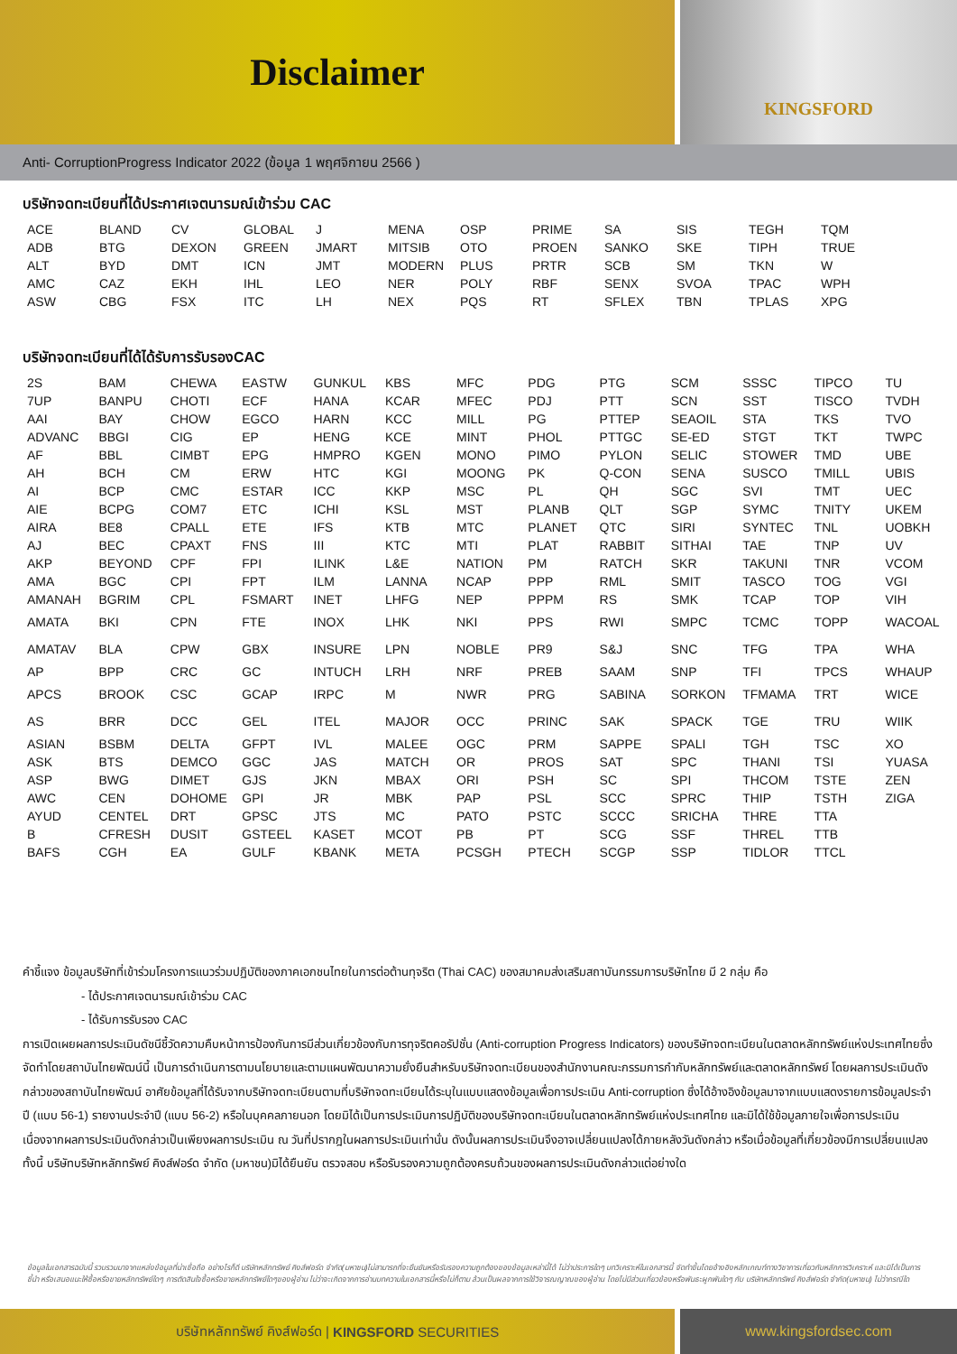Disclaimer
KINGSFORD
Anti- CorruptionProgress Indicator 2022 (ข้อมูล 1 พฤศจิกายน 2566 )
บริษัทจดทะเบียนที่ได้ประกาศเจตนารมณ์เข้าร่วม CAC
| ACE | BLAND | CV | GLOBAL | J | MENA | OSP | PRIME | SA | SIS | TEGH | TQM |
| ADB | BTG | DEXON | GREEN | JMART | MITSIB | OTO | PROEN | SANKO | SKE | TIPH | TRUE |
| ALT | BYD | DMT | ICN | JMT | MODERN | PLUS | PRTR | SCB | SM | TKN | W |
| AMC | CAZ | EKH | IHL | LEO | NER | POLY | RBF | SENX | SVOA | TPAC | WPH |
| ASW | CBG | FSX | ITC | LH | NEX | PQS | RT | SFLEX | TBN | TPLAS | XPG |
บริษัทจดทะเบียนที่ได้ได้รับการรับรองCAC
| 2S | BAM | CHEWA | EASTW | GUNKUL | KBS | MFC | PDG | PTG | SCM | SSSC | TIPCO | TU |
| 7UP | BANPU | CHOTI | ECF | HANA | KCAR | MFEC | PDJ | PTT | SCN | SST | TISCO | TVDH |
| AAI | BAY | CHOW | EGCO | HARN | KCC | MILL | PG | PTTEP | SEAOIL | STA | TKS | TVO |
| ADVANC | BBGI | CIG | EP | HENG | KCE | MINT | PHOL | PTTGC | SE-ED | STGT | TKT | TWPC |
| AF | BBL | CIMBT | EPG | HMPRO | KGEN | MONO | PIMO | PYLON | SELIC | STOWER | TMD | UBE |
| AH | BCH | CM | ERW | HTC | KGI | MOONG | PK | Q-CON | SENA | SUSCO | TMILL | UBIS |
| AI | BCP | CMC | ESTAR | ICC | KKP | MSC | PL | QH | SGC | SVI | TMT | UEC |
| AIE | BCPG | COM7 | ETC | ICHI | KSL | MST | PLANB | QLT | SGP | SYMC | TNITY | UKEM |
| AIRA | BE8 | CPALL | ETE | IFS | KTB | MTC | PLANET | QTC | SIRI | SYNTEC | TNL | UOBKH |
| AJ | BEC | CPAXT | FNS | III | KTC | MTI | PLAT | RABBIT | SITHAI | TAE | TNP | UV |
| AKP | BEYOND | CPF | FPI | ILINK | L&E | NATION | PM | RATCH | SKR | TAKUNI | TNR | VCOM |
| AMA | BGC | CPI | FPT | ILM | LANNA | NCAP | PPP | RML | SMIT | TASCO | TOG | VGI |
| AMANAH | BGRIM | CPL | FSMART | INET | LHFG | NEP | PPPM | RS | SMK | TCAP | TOP | VIH |
| AMATA | BKI | CPN | FTE | INOX | LHK | NKI | PPS | RWI | SMPC | TCMC | TOPP | WACOAL |
| AMATAV | BLA | CPW | GBX | INSURE | LPN | NOBLE | PR9 | S&J | SNC | TFG | TPA | WHA |
| AP | BPP | CRC | GC | INTUCH | LRH | NRF | PREB | SAAM | SNP | TFI | TPCS | WHAUP |
| APCS | BROOK | CSC | GCAP | IRPC | M | NWR | PRG | SABINA | SORKON | TFMAMA | TRT | WICE |
| AS | BRR | DCC | GEL | ITEL | MAJOR | OCC | PRINC | SAK | SPACK | TGE | TRU | WIIK |
| ASIAN | BSBM | DELTA | GFPT | IVL | MALEE | OGC | PRM | SAPPE | SPALI | TGH | TSC | XO |
| ASK | BTS | DEMCO | GGC | JAS | MATCH | OR | PROS | SAT | SPC | THANI | TSI | YUASA |
| ASP | BWG | DIMET | GJS | JKN | MBAX | ORI | PSH | SC | SPI | THCOM | TSTE | ZEN |
| AWC | CEN | DOHOME | GPI | JR | MBK | PAP | PSL | SCC | SPRC | THIP | TSTH | ZIGA |
| AYUD | CENTEL | DRT | GPSC | JTS | MC | PATO | PSTC | SCCC | SRICHA | THRE | TTA | |
| B | CFRESH | DUSIT | GSTEEL | KASET | MCOT | PB | PT | SCG | SSF | THREL | TTB | |
| BAFS | CGH | EA | GULF | KBANK | META | PCSGH | PTECH | SCGP | SSP | TIDLOR | TTCL | |
คำชี้แจง ข้อมูลบริษัทที่เข้าร่วมโครงการแนวร่วมปฏิบัติของภาคเอกชนไทยในการต่อต้านทุจริต (Thai CAC) ของสมาคมส่งเสริมสถาบันกรรมการบริษัทไทย มี 2 กลุ่ม คือ
- ได้ประกาศเจตนารมณ์เข้าร่วม CAC
- ได้รับการรับรอง CAC
การเปิดเผยผลการประเมินดัชนีชี้วัดความคืบหน้าการป้องกันการมีส่วนเกี่ยวข้องกับการทุจริตคอรัปชั่น (Anti-corruption Progress Indicators) ของบริษัทจดทะเบียนในตลาดหลักทรัพย์แห่งประเทศไทยซึ่งจัดทำโดยสถาบันไทยพัฒน์นี้ เป็นการดำเนินการตามนโยบายและตามแผนพัฒนาความยั่งยืนสำหรับบริษัทจดทะเบียนของสำนักงานคณะกรรมการกำกับหลักทรัพย์และตลาดหลักทรัพย์ โดยผลการประเมินดังกล่าวของสถาบันไทยพัฒน์ อาศัยข้อมูลที่ได้รับจากบริษัทจดทะเบียนตามที่บริษัทจดทะเบียนได้ระบุในแบบแสดงข้อมูลเพื่อการประเมิน Anti-corruption ซึ่งได้อ้างอิงข้อมูลมาจากแบบแสดงรายการข้อมูลประจำปี (แบบ 56-1) รายงานประจำปี (แบบ 56-2) หรือในบุคคลภายนอก โดยมิได้เป็นการประเมินการปฏิบัติของบริษัทจดทะเบียนในตลาดหลักทรัพย์แห่งประเทศไทย และมิได้ใช้ข้อมูลภายใจเพื่อการประเมินเนื่องจากผลการประเมินดังกล่าวเป็นเพียงผลการประเมิน ณ วันที่ปรากฎในผลการประเมินเท่านั่น ดังนั้นผลการประเมินจึงอาจเปลี่ยนแปลงได้ภายหลังวันดังกล่าว หรือเมื่อข้อมูลที่เกี่ยวข้องมีการเปลี่ยนแปลง ทั้งนี้ บริษัทบริษัทหลักทรัพย์ คิงส์ฟอร์ด จำกัด (มหาชน)มิได้ยืนยัน ตรวจสอบ หรือรับรองความถูกต้องครบถ้วนของผลการประเมินดังกล่าวแต่อย่างใด
ข้อมูลในเอกสารฉบับนี้ รวบรวมมาจากแหล่งข้อมูลที่น่าเชื่อถือ อย่างไรก็ดี บริษัทหลักทรัพย์ คิงส์ฟอร์ด จำกัด(มหาชน)ไม่สามารถที่จะยืนยันหรือรับรองความถูกต้องของข้อมูลเหล่านี้ได้ ไม่ว่าประการใดๆ บทวิเคราะห์ในเอกสารนี้ จัดทำขึ้นโดยอ้างอิงหลักเกณฑ์ทางวิชาการเกี่ยวกับหลักการวิเคราะห์ และมิได้เป็นการชี้นำ หรือเสนอแนะให้ซื้อหรือขายหลักทรัพย์ใดๆ การตัดสินใจซื้อหรือขายหลักทรัพย์ใดๆของผู้อ่าน ไม่ว่าจะเกิดจากการอ่านบทความในเอกสารนี้หรือไม่ก็ตาม ล้วนเป็นผลจากการใช้วิจารณญาณของผู้อ่าน โดยไม่มีส่วนเกี่ยวข้องหรือพันธะผูกพันใดๆ กับ บริษัทหลักทรัพย์ คิงส์ฟอร์ด จำกัด(มหาชน) ไม่ว่ากรณีใด
บริษัทหลักทรัพย์ คิงส์ฟอร์ด | KINGSFORD SECURITIES www.kingsfordsec.com